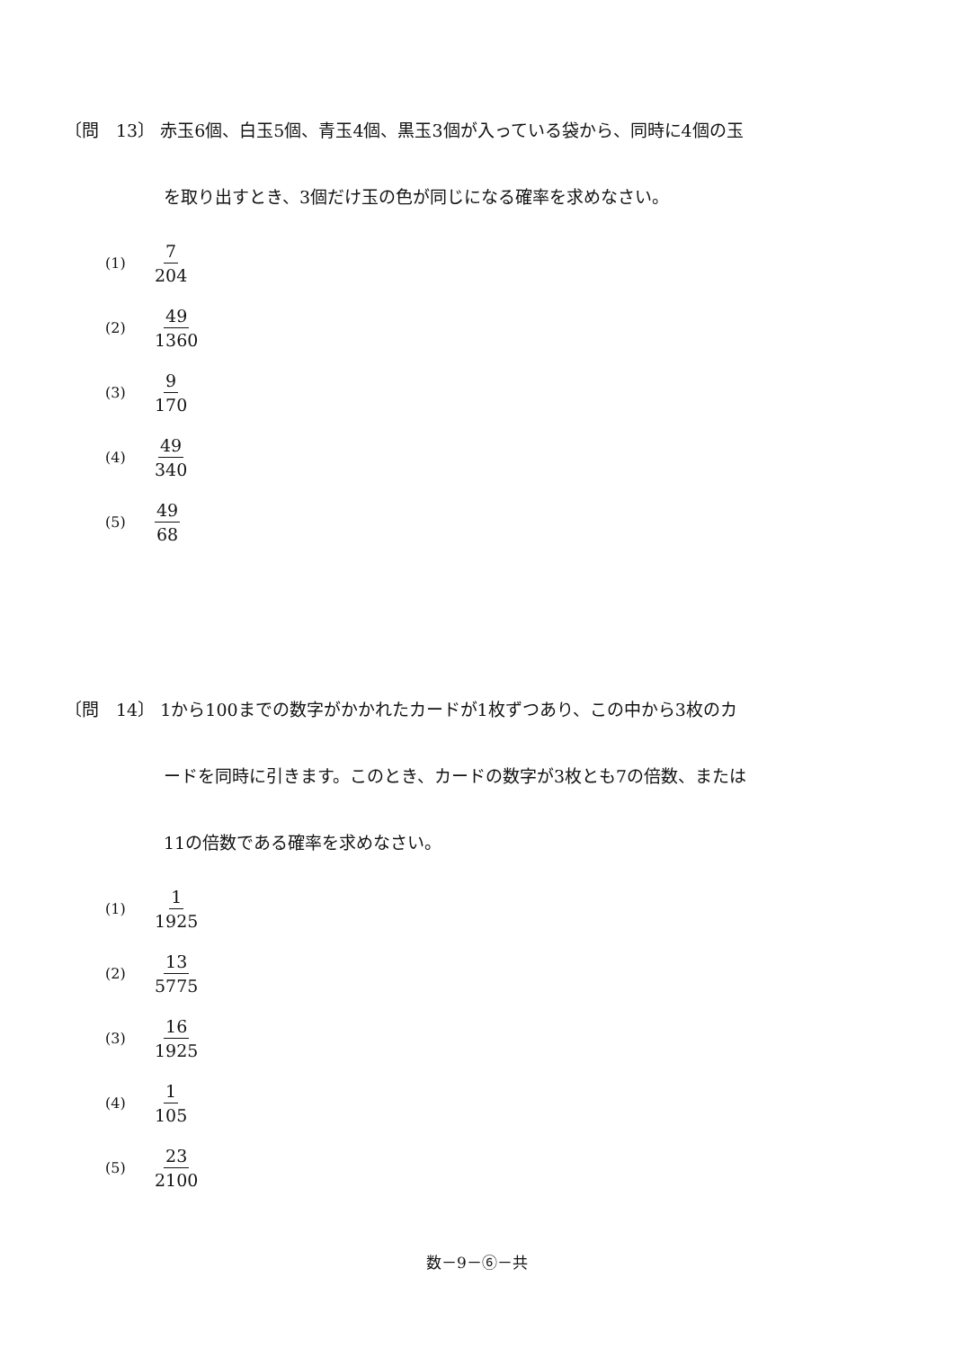〔問　13〕 赤玉6個、白玉5個、青玉4個、黒玉3個が入っている袋から、同時に4個の玉
を取り出すとき、3個だけ玉の色が同じになる確率を求めなさい。
(1) 7 204
(2) 49 1360
(3) 9 170
(4) 49 340
(5) 49 68
〔問　14〕 1から100までの数字がかかれたカードが1枚ずつあり、この中から3枚のカ
ードを同時に引きます。このとき、カードの数字が3枚とも7の倍数、または
11の倍数である確率を求めなさい。
(1) 1 1925
(2) 13 5775
(3) 16 1925
(4) 1 105
(5) 23 2100
数－9－⑥－共